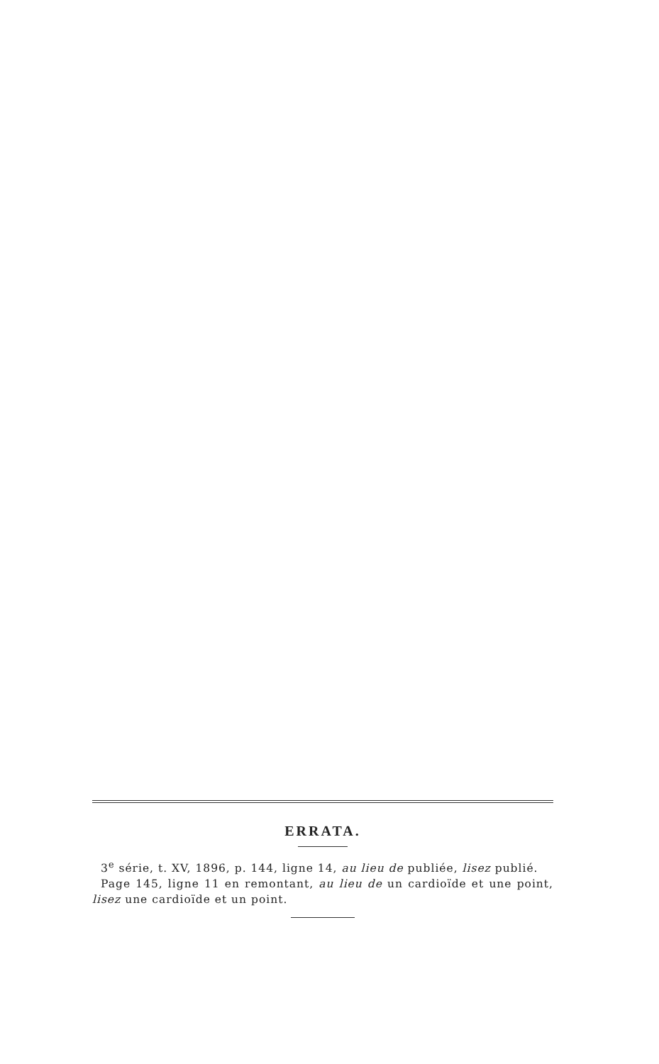ERRATA.
3<sup>e</sup> série, t. XV, 1896, p. 144, ligne 14, au lieu de publiée, lisez publié.
Page 145, ligne 11 en remontant, au lieu de un cardioïde et une point, lisez une cardioïde et un point.